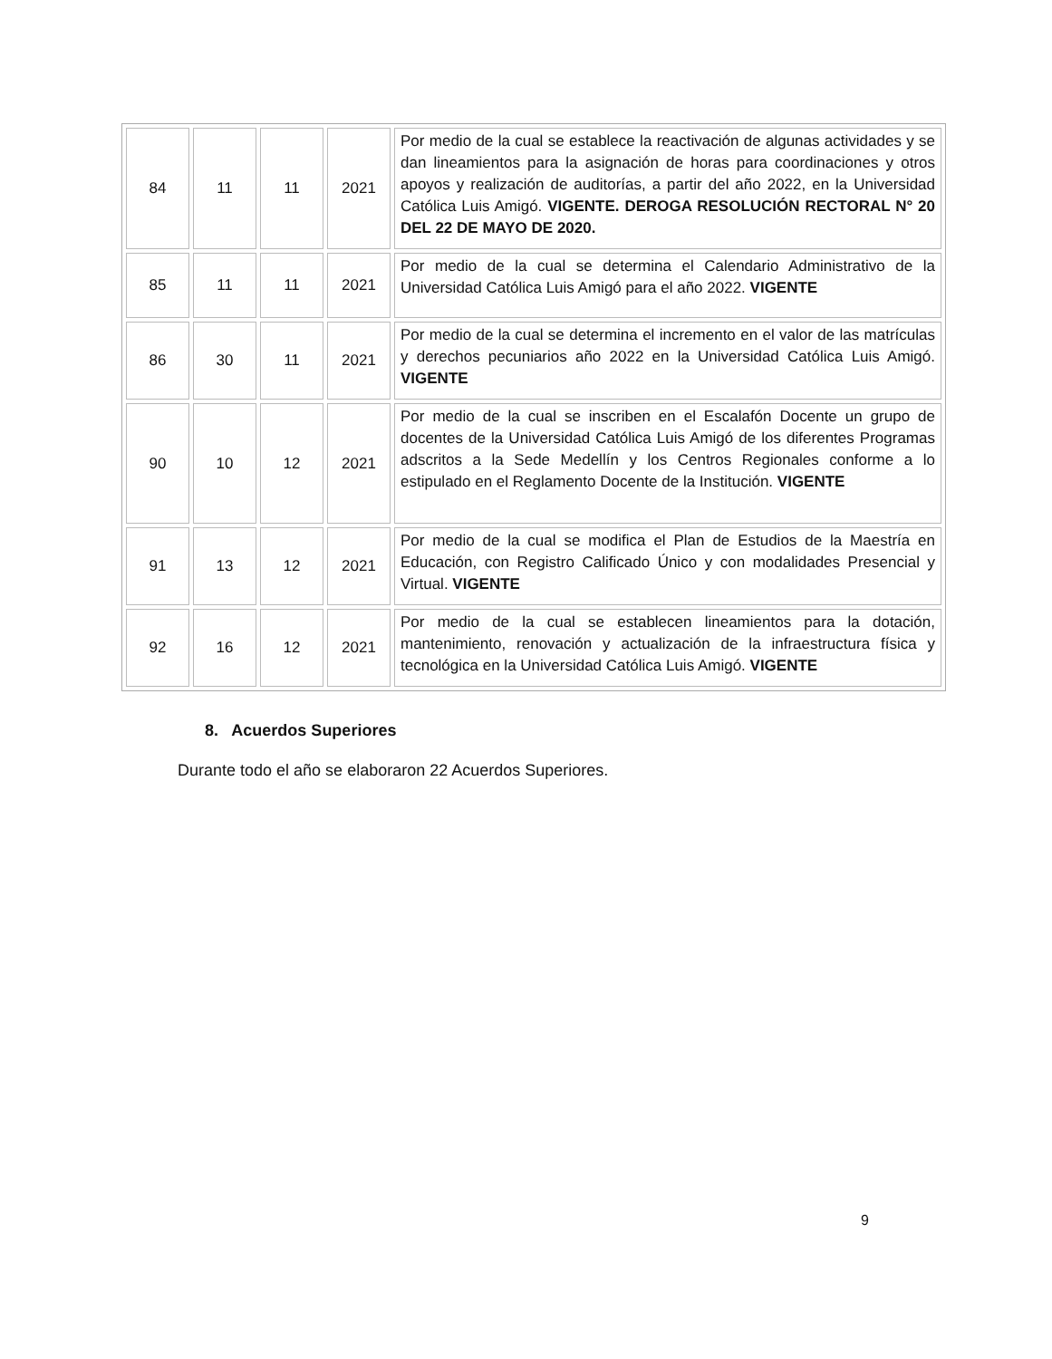| 84 | 11 | 11 | 2021 | Por medio de la cual se establece la reactivación de algunas actividades y se dan lineamientos para la asignación de horas para coordinaciones y otros apoyos y realización de auditorías, a partir del año 2022, en la Universidad Católica Luis Amigó. VIGENTE. DEROGA RESOLUCIÓN RECTORAL N° 20 DEL 22 DE MAYO DE 2020. |
| 85 | 11 | 11 | 2021 | Por medio de la cual se determina el Calendario Administrativo de la Universidad Católica Luis Amigó para el año 2022. VIGENTE |
| 86 | 30 | 11 | 2021 | Por medio de la cual se determina el incremento en el valor de las matrículas y derechos pecuniarios año 2022 en la Universidad Católica Luis Amigó. VIGENTE |
| 90 | 10 | 12 | 2021 | Por medio de la cual se inscriben en el Escalafón Docente un grupo de docentes de la Universidad Católica Luis Amigó de los diferentes Programas adscritos a la Sede Medellín y los Centros Regionales conforme a lo estipulado en el Reglamento Docente de la Institución. VIGENTE |
| 91 | 13 | 12 | 2021 | Por medio de la cual se modifica el Plan de Estudios de la Maestría en Educación, con Registro Calificado Único y con modalidades Presencial y Virtual. VIGENTE |
| 92 | 16 | 12 | 2021 | Por medio de la cual se establecen lineamientos para la dotación, mantenimiento, renovación y actualización de la infraestructura física y tecnológica en la Universidad Católica Luis Amigó. VIGENTE |
8. Acuerdos Superiores
Durante todo el año se elaboraron 22 Acuerdos Superiores.
9